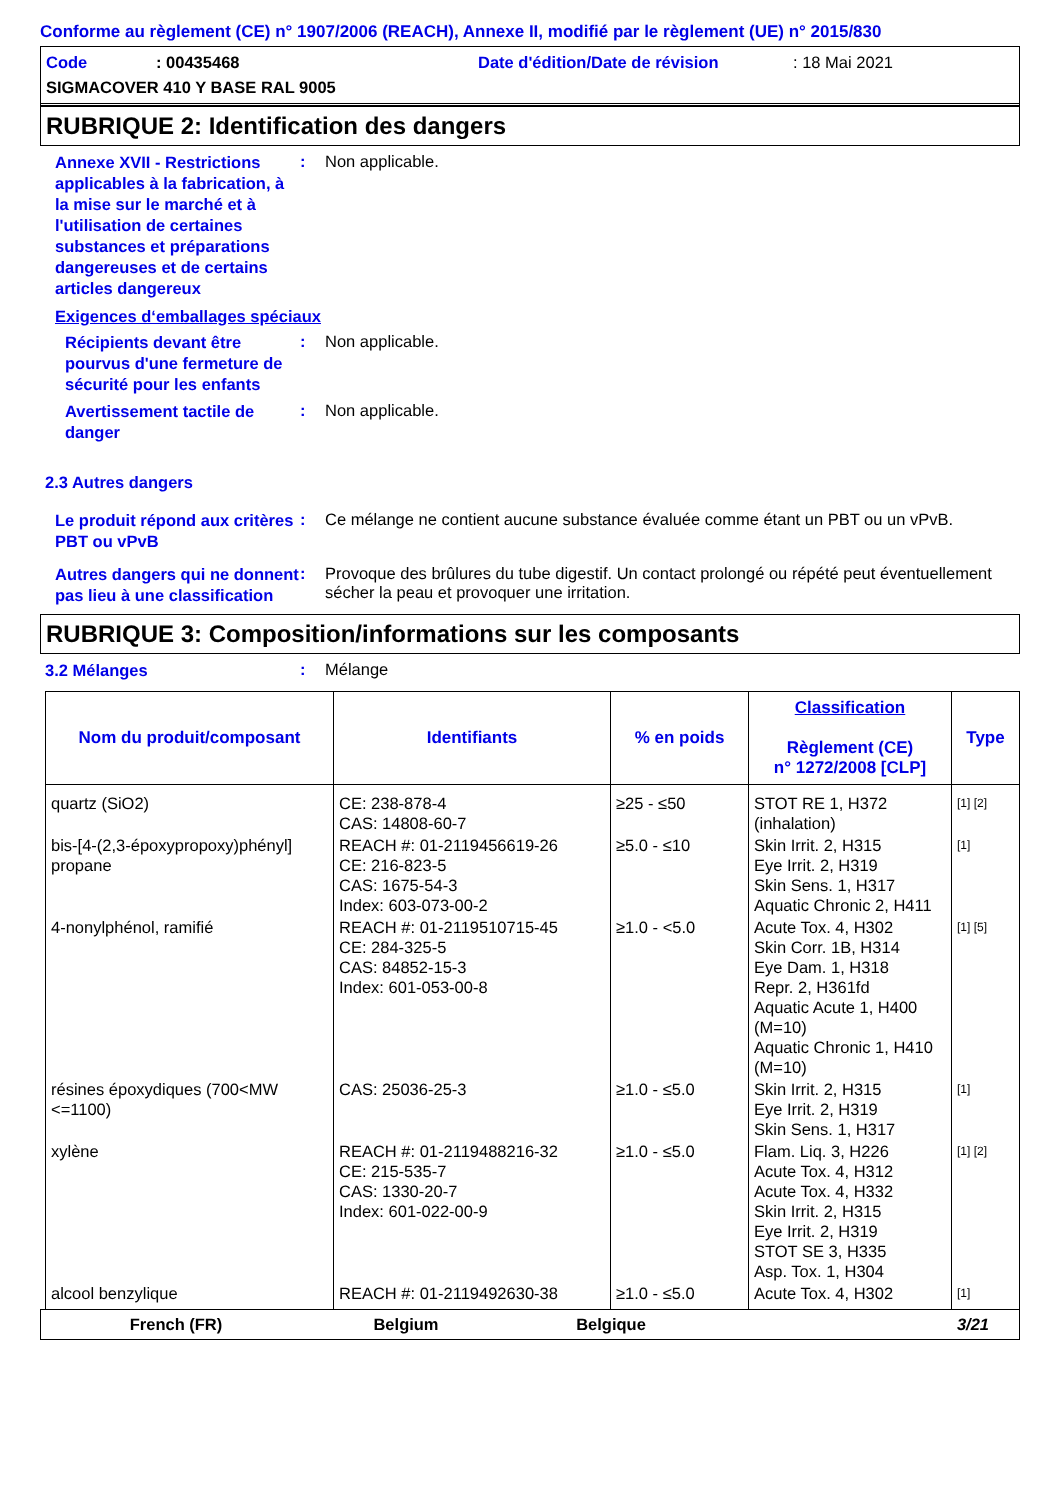Conforme au règlement (CE) n° 1907/2006 (REACH), Annexe II, modifié par le règlement (UE) n° 2015/830
Code: 00435468 Date d'édition/Date de révision: 18 Mai 2021
SIGMACOVER 410 Y BASE RAL 9005
RUBRIQUE 2: Identification des dangers
Annexe XVII - Restrictions applicables à la fabrication, à la mise sur le marché et à l'utilisation de certaines substances et préparations dangereuses et de certains articles dangereux
: Non applicable.
Exigences d‘emballages spéciaux
Récipients devant être pourvus d'une fermeture de sécurité pour les enfants
: Non applicable.
Avertissement tactile de danger
: Non applicable.
2.3 Autres dangers
Le produit répond aux critères PBT ou vPvB
: Ce mélange ne contient aucune substance évaluée comme étant un PBT ou un vPvB.
Autres dangers qui ne donnent pas lieu à une classification
: Provoque des brûlures du tube digestif. Un contact prolongé ou répété peut éventuellement sécher la peau et provoquer une irritation.
RUBRIQUE 3: Composition/informations sur les composants
3.2 Mélanges
: Mélange
| Nom du produit/composant | Identifiants | % en poids | Classification Règlement (CE) n° 1272/2008 [CLP] | Type |
| --- | --- | --- | --- | --- |
| quartz (SiO2) | CE: 238-878-4 CAS: 14808-60-7 | ≥25 - ≤50 | STOT RE 1, H372 (inhalation) | [1] [2] |
| bis-[4-(2,3-époxypropoxy)phényl] propane | REACH #: 01-2119456619-26 CE: 216-823-5 CAS: 1675-54-3 Index: 603-073-00-2 | ≥5.0 - ≤10 | Skin Irrit. 2, H315 Eye Irrit. 2, H319 Skin Sens. 1, H317 Aquatic Chronic 2, H411 | [1] |
| 4-nonylphénol, ramifié | REACH #: 01-2119510715-45 CE: 284-325-5 CAS: 84852-15-3 Index: 601-053-00-8 | ≥1.0 - <5.0 | Acute Tox. 4, H302 Skin Corr. 1B, H314 Eye Dam. 1, H318 Repr. 2, H361fd Aquatic Acute 1, H400 (M=10) Aquatic Chronic 1, H410 (M=10) | [1] [5] |
| résines époxydiques (700<MW <=1100) | CAS: 25036-25-3 | ≥1.0 - ≤5.0 | Skin Irrit. 2, H315 Eye Irrit. 2, H319 Skin Sens. 1, H317 | [1] |
| xylène | REACH #: 01-2119488216-32 CE: 215-535-7 CAS: 1330-20-7 Index: 601-022-00-9 | ≥1.0 - ≤5.0 | Flam. Liq. 3, H226 Acute Tox. 4, H312 Acute Tox. 4, H332 Skin Irrit. 2, H315 Eye Irrit. 2, H319 STOT SE 3, H335 Asp. Tox. 1, H304 | [1] [2] |
| alcool benzylique | REACH #: 01-2119492630-38 | ≥1.0 - ≤5.0 | Acute Tox. 4, H302 | [1] |
French (FR) Belgium Belgique 3/21